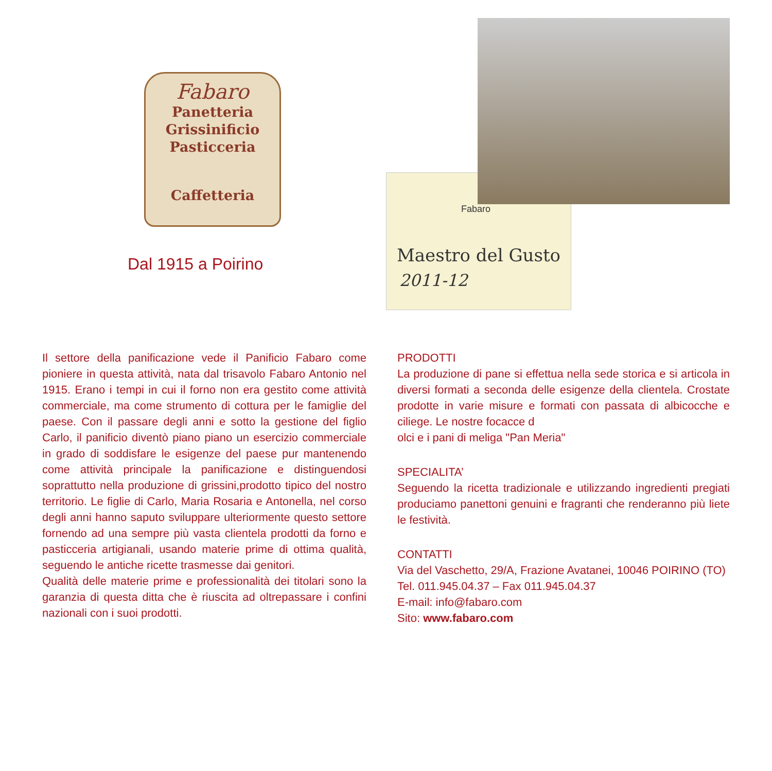Fabaro
Panetteria
Grissinificio
Pasticceria
Caffetteria
Dal 1915 a Poirino
Fabaro
Maestro del Gusto
2011-12
Il settore della panificazione vede il Panificio Fabaro come pioniere in questa attività, nata dal trisavolo Fabaro Antonio nel 1915. Erano i tempi in cui il forno non era gestito come attività commerciale, ma come strumento di cottura per le famiglie del paese. Con il passare degli anni e sotto la gestione del figlio Carlo, il panificio diventò piano piano un esercizio commerciale in grado di soddisfare le esigenze del paese pur mantenendo come attività principale la panificazione e distinguendosi soprattutto nella produzione di grissini,prodotto tipico del nostro territorio. Le figlie di Carlo, Maria Rosaria e Antonella, nel corso degli anni hanno saputo sviluppare ulteriormente questo settore fornendo ad una sempre più vasta clientela prodotti da forno e pasticceria artigianali, usando materie prime di ottima qualità, seguendo le antiche ricette trasmesse dai genitori.
Qualità delle materie prime e professionalità dei titolari sono la garanzia di questa ditta che è riuscita ad oltrepassare i confini nazionali con i suoi prodotti.
PRODOTTI
La produzione di pane si effettua nella sede storica e si articola in diversi formati a seconda delle esigenze della clientela. Crostate prodotte in varie misure e formati con passata di albicocche e ciliege. Le nostre focacce d
olci e i pani di meliga "Pan Meria"
SPECIALITA’
Seguendo la ricetta tradizionale e utilizzando ingredienti pregiati produciamo panettoni genuini e fragranti che renderanno più liete le festività.
CONTATTI
Via del Vaschetto, 29/A, Frazione Avatanei, 10046 POIRINO (TO)
Tel. 011.945.04.37 – Fax 011.945.04.37
E-mail: info@fabaro.com
Sito: www.fabaro.com